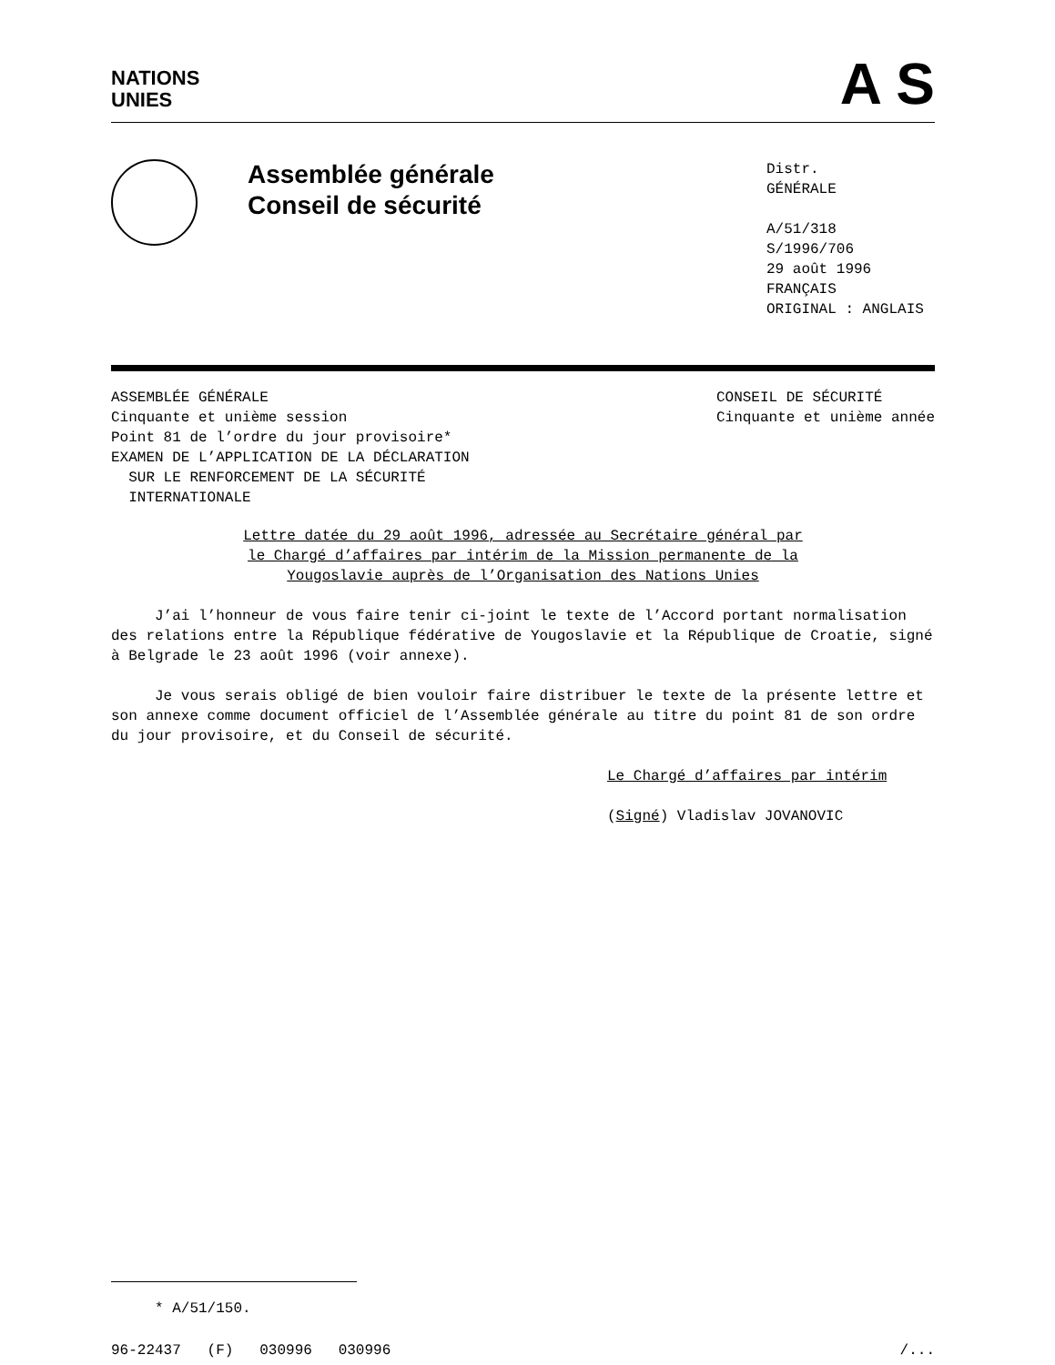NATIONS
UNIES
A S
Assemblée générale
Conseil de sécurité
Distr.
GÉNÉRALE
A/51/318
S/1996/706
29 août 1996
FRANÇAIS
ORIGINAL : ANGLAIS
ASSEMBLÉE GÉNÉRALE
Cinquante et unième session
Point 81 de l’ordre du jour provisoire*
EXAMEN DE L’APPLICATION DE LA DÉCLARATION
SUR LE RENFORCEMENT DE LA SÉCURITÉ
INTERNATIONALE
CONSEIL DE SÉCURITÉ
Cinquante et unième année
Lettre datée du 29 août 1996, adressée au Secrétaire général par
le Chargé d’affaires par intérim de la Mission permanente de la
Yougoslavie auprès de l’Organisation des Nations Unies
J’ai l’honneur de vous faire tenir ci-joint le texte de l’Accord portant normalisation des relations entre la République fédérative de Yougoslavie et la République de Croatie, signé à Belgrade le 23 août 1996 (voir annexe).
Je vous serais obligé de bien vouloir faire distribuer le texte de la présente lettre et son annexe comme document officiel de l’Assemblée générale au titre du point 81 de son ordre du jour provisoire, et du Conseil de sécurité.
Le Chargé d’affaires par intérim
(Signé) Vladislav JOVANOVIC
* A/51/150.
96-22437 (F) 030996 030996 /...